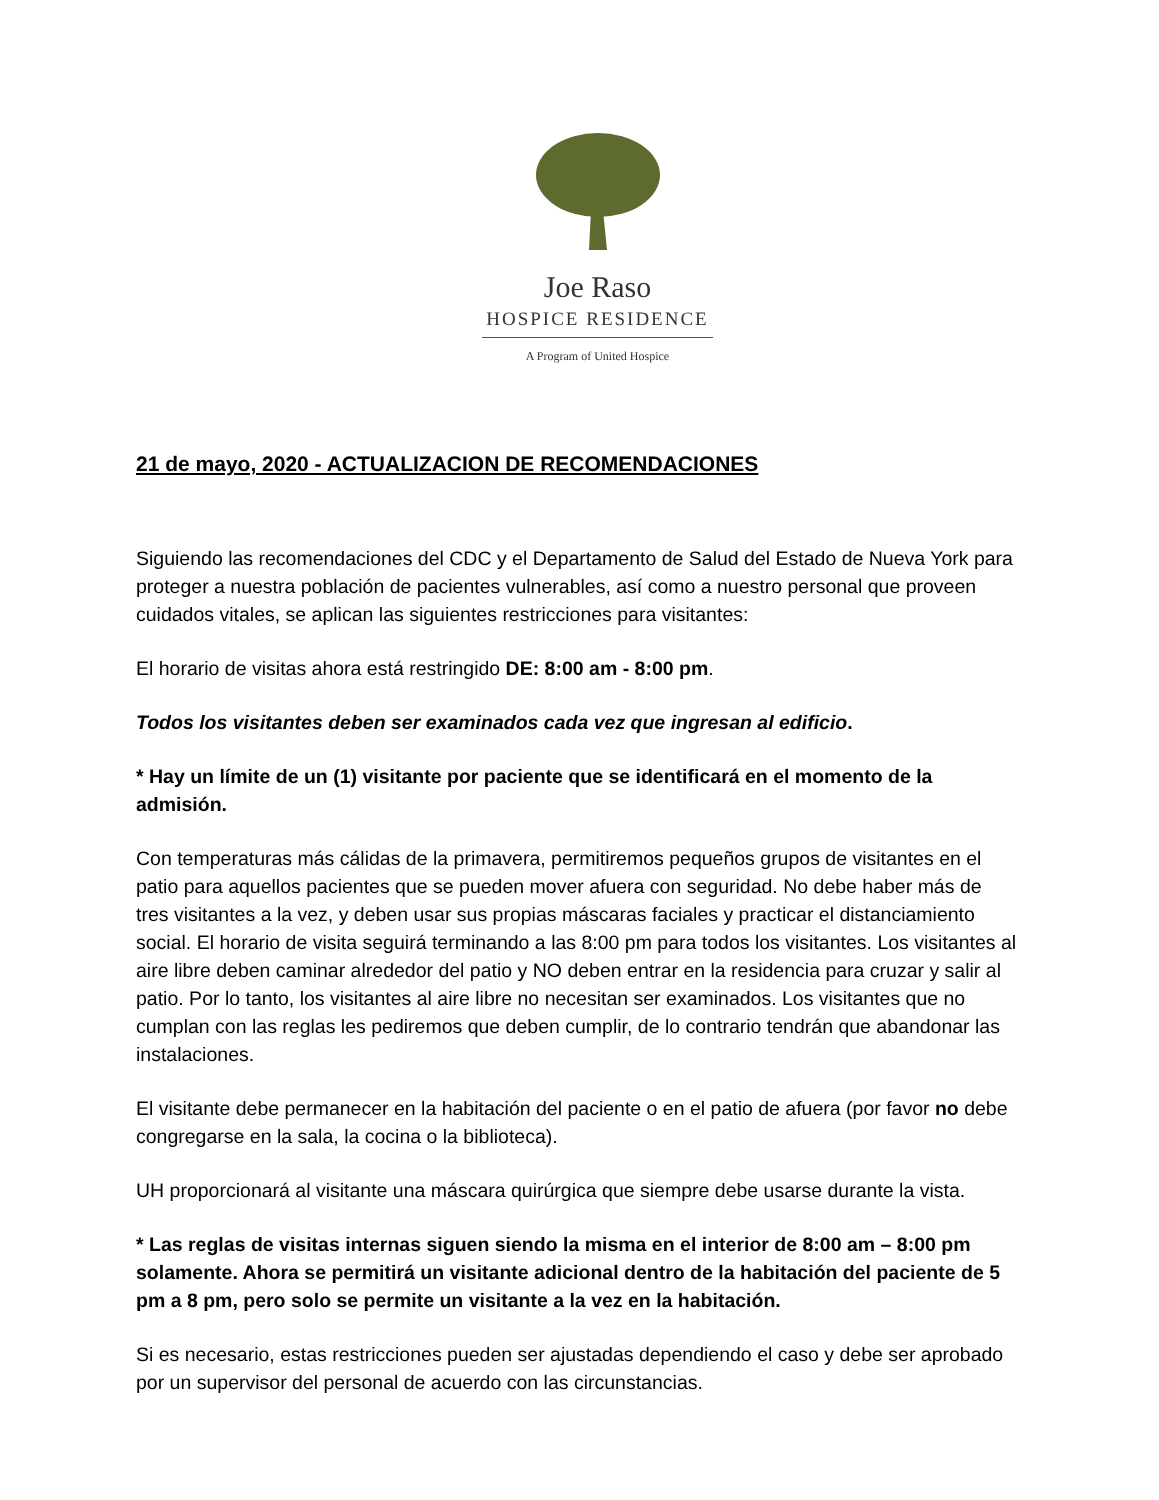Joe Raso
HOSPICE RESIDENCE
A Program of United Hospice
21 de mayo, 2020 - ACTUALIZACION DE RECOMENDACIONES
Siguiendo las recomendaciones del CDC y el Departamento de Salud del Estado de Nueva York para proteger a nuestra población de pacientes vulnerables, así como a nuestro personal que proveen cuidados vitales, se aplican las siguientes restricciones para visitantes:
El horario de visitas ahora está restringido DE: 8:00 am - 8:00 pm.
Todos los visitantes deben ser examinados cada vez que ingresan al edificio.
* Hay un límite de un (1) visitante por paciente que se identificará en el momento de la admisión.
Con temperaturas más cálidas de la primavera, permitiremos pequeños grupos de visitantes en el patio para aquellos pacientes que se pueden mover afuera con seguridad. No debe haber más de tres visitantes a la vez, y deben usar sus propias máscaras faciales y practicar el distanciamiento social. El horario de visita seguirá terminando a las 8:00 pm para todos los visitantes. Los visitantes al aire libre deben caminar alrededor del patio y NO deben entrar en la residencia para cruzar y salir al patio. Por lo tanto, los visitantes al aire libre no necesitan ser examinados. Los visitantes que no cumplan con las reglas les pediremos que deben cumplir, de lo contrario tendrán que abandonar las instalaciones.
El visitante debe permanecer en la habitación del paciente o en el patio de afuera (por favor no debe congregarse en la sala, la cocina o la biblioteca).
UH proporcionará al visitante una máscara quirúrgica que siempre debe usarse durante la vista.
* Las reglas de visitas internas siguen siendo la misma en el interior de 8:00 am – 8:00 pm solamente. Ahora se permitirá un visitante adicional dentro de la habitación del paciente de 5 pm a 8 pm, pero solo se permite un visitante a la vez en la habitación.
Si es necesario, estas restricciones pueden ser ajustadas dependiendo el caso y debe ser aprobado por un supervisor del personal de acuerdo con las circunstancias.